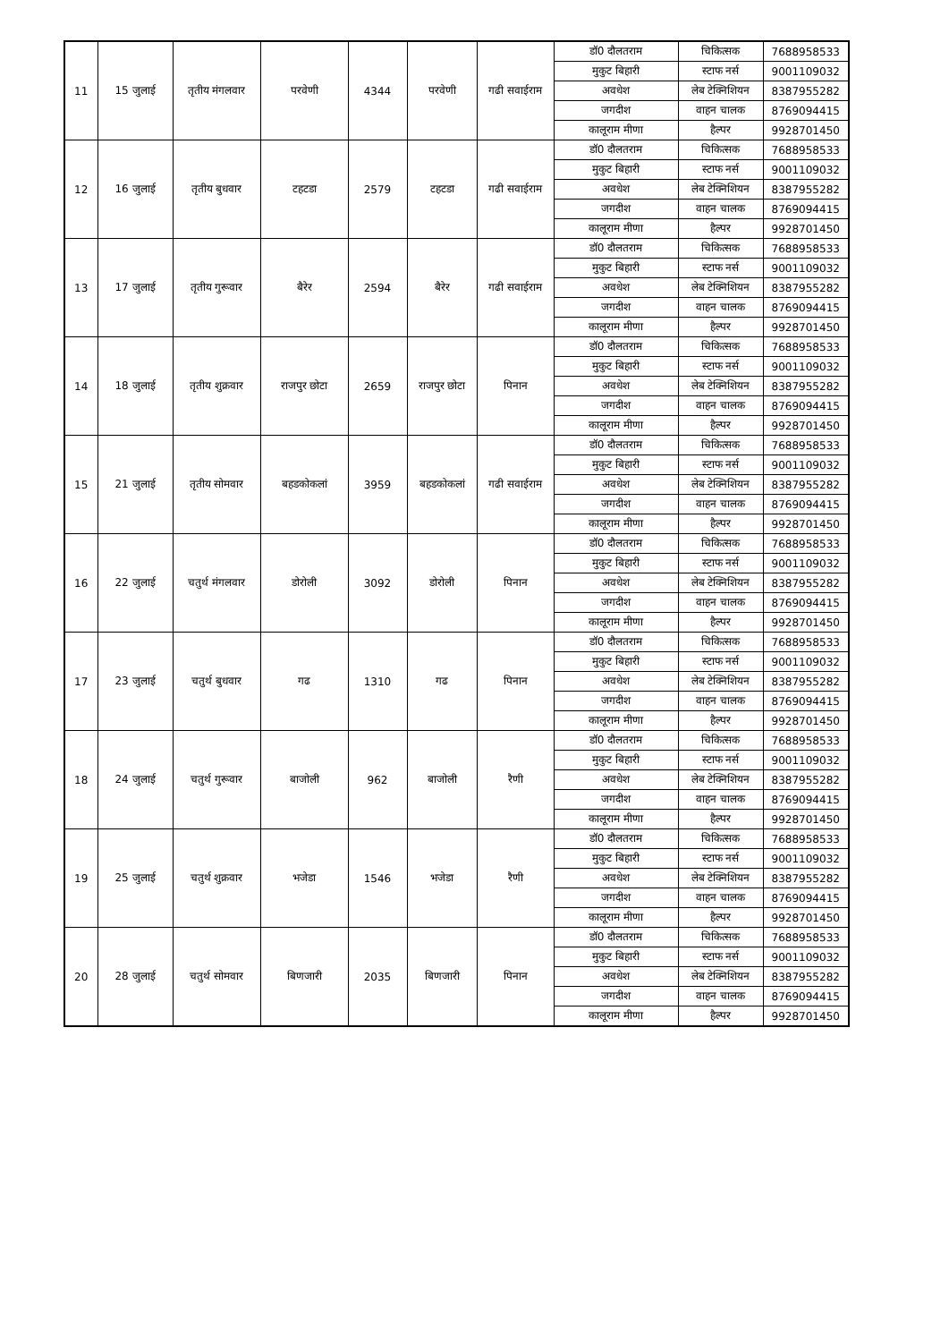| 11 | 15 जुलाई | तृतीय मंगलवार | परवेणी | 4344 | परवेणी | गढी सवाईराम | डॉ0 दौलतराम | चिकित्सक | 7688958533 |
| | | | | | | | मुकुट बिहारी | स्टाफ नर्स | 9001109032 |
| | | | | | | | अवधेश | लेब टेक्निशियन | 8387955282 |
| | | | | | | | जगदीश | वाहन चालक | 8769094415 |
| | | | | | | | कालूराम मीणा | हैल्पर | 9928701450 |
| 12 | 16 जुलाई | तृतीय बुधवार | टहटडा | 2579 | टहटडा | गढी सवाईराम | डॉ0 दौलतराम | चिकित्सक | 7688958533 |
| | | | | | | | मुकुट बिहारी | स्टाफ नर्स | 9001109032 |
| | | | | | | | अवधेश | लेब टेक्निशियन | 8387955282 |
| | | | | | | | जगदीश | वाहन चालक | 8769094415 |
| | | | | | | | कालूराम मीणा | हैल्पर | 9928701450 |
| 13 | 17 जुलाई | तृतीय गुरूवार | बैरेर | 2594 | बैरेर | गढी सवाईराम | डॉ0 दौलतराम | चिकित्सक | 7688958533 |
| | | | | | | | मुकुट बिहारी | स्टाफ नर्स | 9001109032 |
| | | | | | | | अवधेश | लेब टेक्निशियन | 8387955282 |
| | | | | | | | जगदीश | वाहन चालक | 8769094415 |
| | | | | | | | कालूराम मीणा | हैल्पर | 9928701450 |
| 14 | 18 जुलाई | तृतीय शुक्रवार | राजपुर छोटा | 2659 | राजपुर छोटा | पिनान | डॉ0 दौलतराम | चिकित्सक | 7688958533 |
| | | | | | | | मुकुट बिहारी | स्टाफ नर्स | 9001109032 |
| | | | | | | | अवधेश | लेब टेक्निशियन | 8387955282 |
| | | | | | | | जगदीश | वाहन चालक | 8769094415 |
| | | | | | | | कालूराम मीणा | हैल्पर | 9928701450 |
| 15 | 21 जुलाई | तृतीय सोमवार | बहडकोकलां | 3959 | बहडकोकलां | गढी सवाईराम | डॉ0 दौलतराम | चिकित्सक | 7688958533 |
| | | | | | | | मुकुट बिहारी | स्टाफ नर्स | 9001109032 |
| | | | | | | | अवधेश | लेब टेक्निशियन | 8387955282 |
| | | | | | | | जगदीश | वाहन चालक | 8769094415 |
| | | | | | | | कालूराम मीणा | हैल्पर | 9928701450 |
| 16 | 22 जुलाई | चतुर्थ मंगलवार | डोरोली | 3092 | डोरोली | पिनान | डॉ0 दौलतराम | चिकित्सक | 7688958533 |
| | | | | | | | मुकुट बिहारी | स्टाफ नर्स | 9001109032 |
| | | | | | | | अवधेश | लेब टेक्निशियन | 8387955282 |
| | | | | | | | जगदीश | वाहन चालक | 8769094415 |
| | | | | | | | कालूराम मीणा | हैल्पर | 9928701450 |
| 17 | 23 जुलाई | चतुर्थ बुधवार | गढ | 1310 | गढ | पिनान | डॉ0 दौलतराम | चिकित्सक | 7688958533 |
| | | | | | | | मुकुट बिहारी | स्टाफ नर्स | 9001109032 |
| | | | | | | | अवधेश | लेब टेक्निशियन | 8387955282 |
| | | | | | | | जगदीश | वाहन चालक | 8769094415 |
| | | | | | | | कालूराम मीणा | हैल्पर | 9928701450 |
| 18 | 24 जुलाई | चतुर्थ गुरूवार | बाजोली | 962 | बाजोली | रैणी | डॉ0 दौलतराम | चिकित्सक | 7688958533 |
| | | | | | | | मुकुट बिहारी | स्टाफ नर्स | 9001109032 |
| | | | | | | | अवधेश | लेब टेक्निशियन | 8387955282 |
| | | | | | | | जगदीश | वाहन चालक | 8769094415 |
| | | | | | | | कालूराम मीणा | हैल्पर | 9928701450 |
| 19 | 25 जुलाई | चतुर्थ शुक्रवार | भजेडा | 1546 | भजेडा | रैणी | डॉ0 दौलतराम | चिकित्सक | 7688958533 |
| | | | | | | | मुकुट बिहारी | स्टाफ नर्स | 9001109032 |
| | | | | | | | अवधेश | लेब टेक्निशियन | 8387955282 |
| | | | | | | | जगदीश | वाहन चालक | 8769094415 |
| | | | | | | | कालूराम मीणा | हैल्पर | 9928701450 |
| 20 | 28 जुलाई | चतुर्थ सोमवार | बिणजारी | 2035 | बिणजारी | पिनान | डॉ0 दौलतराम | चिकित्सक | 7688958533 |
| | | | | | | | मुकुट बिहारी | स्टाफ नर्स | 9001109032 |
| | | | | | | | अवधेश | लेब टेक्निशियन | 8387955282 |
| | | | | | | | जगदीश | वाहन चालक | 8769094415 |
| | | | | | | | कालूराम मीणा | हैल्पर | 9928701450 |